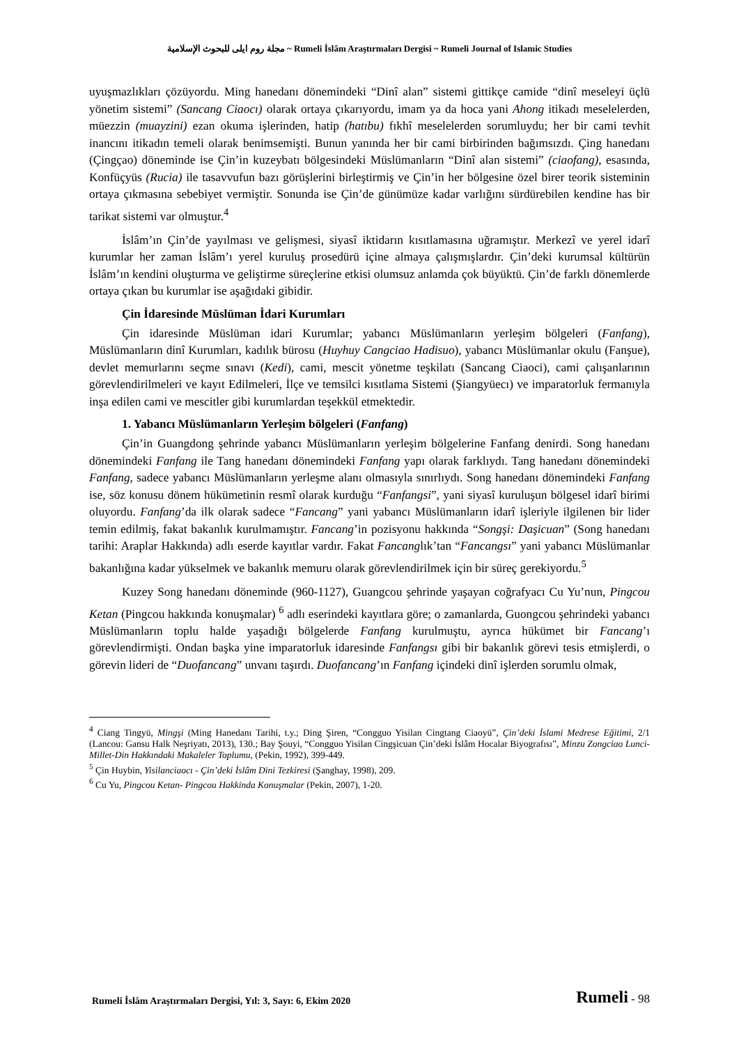مجلة روم ايلى للبحوث الإسلامية ~ Rumeli İslâm Araştırmaları Dergisi ~ Rumeli Journal of Islamic Studies
uyuşmazlıkları çözüyordu. Ming hanedanı dönemindeki “Dinî alan” sistemi gittikçe camide “dinî meseleyi üçlü yönetim sistemi” (Sancang Ciaocı) olarak ortaya çıkarıyordu, imam ya da hoca yani Ahong itikadı meselelerden, müezzin (muayzini) ezan okuma işlerinden, hatip (hatıbu) fıkhî meselelerden sorumluydu; her bir cami tevhit inancını itikadın temeli olarak benimsemişti. Bunun yanında her bir cami birbirinden bağımsızdı. Çing hanedanı (Çingçao) döneminde ise Çin’in kuzeybatı bölgesindeki Müslümanların “Dinî alan sistemi” (ciaofang), esasında, Konfüçyüs (Rucia) ile tasavvufun bazı görüşlerini birleştirmiş ve Çin’in her bölgesine özel birer teorik sisteminin ortaya çıkmasına sebebiyet vermiştir. Sonunda ise Çin’de günümüze kadar varlığını sürdürebilen kendine has bir tarikat sistemi var olmuştur.<sup>4</sup>
İslâm’ın Çin’de yayılması ve gelişmesi, siyasî iktidarın kısıtlamasına uğramıştır. Merkezî ve yerel idarî kurumlar her zaman İslâm’ı yerel kuruluş prosedürü içine almaya çalışmışlardır. Çin’deki kurumsal kültürün İslâm’ın kendini oluşturma ve geliştirme süreçlerine etkisi olumsuz anlamda çok büyüktü. Çin’de farklı dönemlerde ortaya çıkan bu kurumlar ise aşağıdaki gibidir.
Çin İdaresinde Müslüman İdari Kurumları
Çin idaresinde Müslüman idari Kurumlar; yabancı Müslümanların yerleşim bölgeleri (Fanfang), Müslümanların dinî Kurumları, kadılık bürosu (Huyhuy Cangciao Hadisuo), yabancı Müslümanlar okulu (Fanşue), devlet memurlarını seçme sınavı (Kedi), cami, mescit yönetme teşkilatı (Sancang Ciaoci), cami çalışanlarının görevlendirilmeleri ve kayıt Edilmeleri, İlçe ve temsilci kısıtlama Sistemi (Şiangyüecı) ve imparatorluk fermanıyla inşa edilen cami ve mescitler gibi kurumlardan teşekkül etmektedir.
1. Yabancı Müslümanların Yerleşim bölgeleri (Fanfang)
Çin’in Guangdong şehrinde yabancı Müslümanların yerleşim bölgelerine Fanfang denirdi. Song hanedanı dönemindeki Fanfang ile Tang hanedanı dönemindeki Fanfang yapı olarak farklıydı. Tang hanedanı dönemindeki Fanfang, sadece yabancı Müslümanların yerleşme alanı olmasıyla sınırlıydı. Song hanedanı dönemindeki Fanfang ise, söz konusu dönem hükümetinin resmî olarak kurduğu “Fanfangsi”, yani siyasî kuruluşun bölgesel idarî birimi oluyordu. Fanfang’da ilk olarak sadece “Fancang” yani yabancı Müslümanların idarî işleriyle ilgilenen bir lider temin edilmiş, fakat bakanlık kurulmamıştır. Fancang’in pozisyonu hakkında “Songşi: Daşicuan” (Song hanedanı tarihi: Araplar Hakkında) adlı eserde kayıtlar vardır. Fakat Fancanglık’tan “Fancangsı” yani yabancı Müslümanlar bakanlığına kadar yükselmek ve bakanlık memuru olarak görevlendirilmek için bir süreç gerekiyordu.<sup>5</sup>
Kuzey Song hanedanı döneminde (960-1127), Guangcou şehrinde yaşayan coğrafyacı Cu Yu’nun, Pingcou Ketan (Pingcou hakkında konuşmalar) <sup>6</sup> adlı eserindeki kayıtlara göre; o zamanlarda, Guongcou şehrindeki yabancı Müslümanların toplu halde yaşadığı bölgelerde Fanfang kurulmuştu, ayrıca hükümet bir Fancang’ı görevlendirmişti. Ondan başka yine imparatorluk idaresinde Fanfangsı gibi bir bakanlık görevi tesis etmişlerdi, o görevin lideri de “Duofancang” unvanı taşırdı. Duofancang’ın Fanfang içindeki dinî işlerden sorumlu olmak,
<sup>4</sup> Ciang Tingyü, Mingşi (Ming Hanedanı Tarihi, t.y.; Ding Şiren, “Congguo Yisilan Cingtang Ciaoyü”, Çin’deki İslami Medrese Eğitimi, 2/1 (Lancou: Gansu Halk Neşriyatı, 2013), 130.; Bay Şouyi, “Congguo Yisilan Cingşicuan Çin’deki İslâm Hocalar Biyografısı”, Minzu Zongciao Lunci-Millet-Din Hakkındaki Makaleler Toplumu, (Pekin, 1992), 399-449.
<sup>5</sup> Çin Huybin, Yisilanciaocı - Çin’deki İslâm Dini Tezkiresi (Şanghay, 1998), 209.
<sup>6</sup> Cu Yu, Pingcou Ketan- Pingcou Hakkinda Konuşmalar (Pekin, 2007), 1-20.
Rumeli İslâm Araştırmaları Dergisi, Yıl: 3, Sayı: 6, Ekim 2020 Rumeli - 98